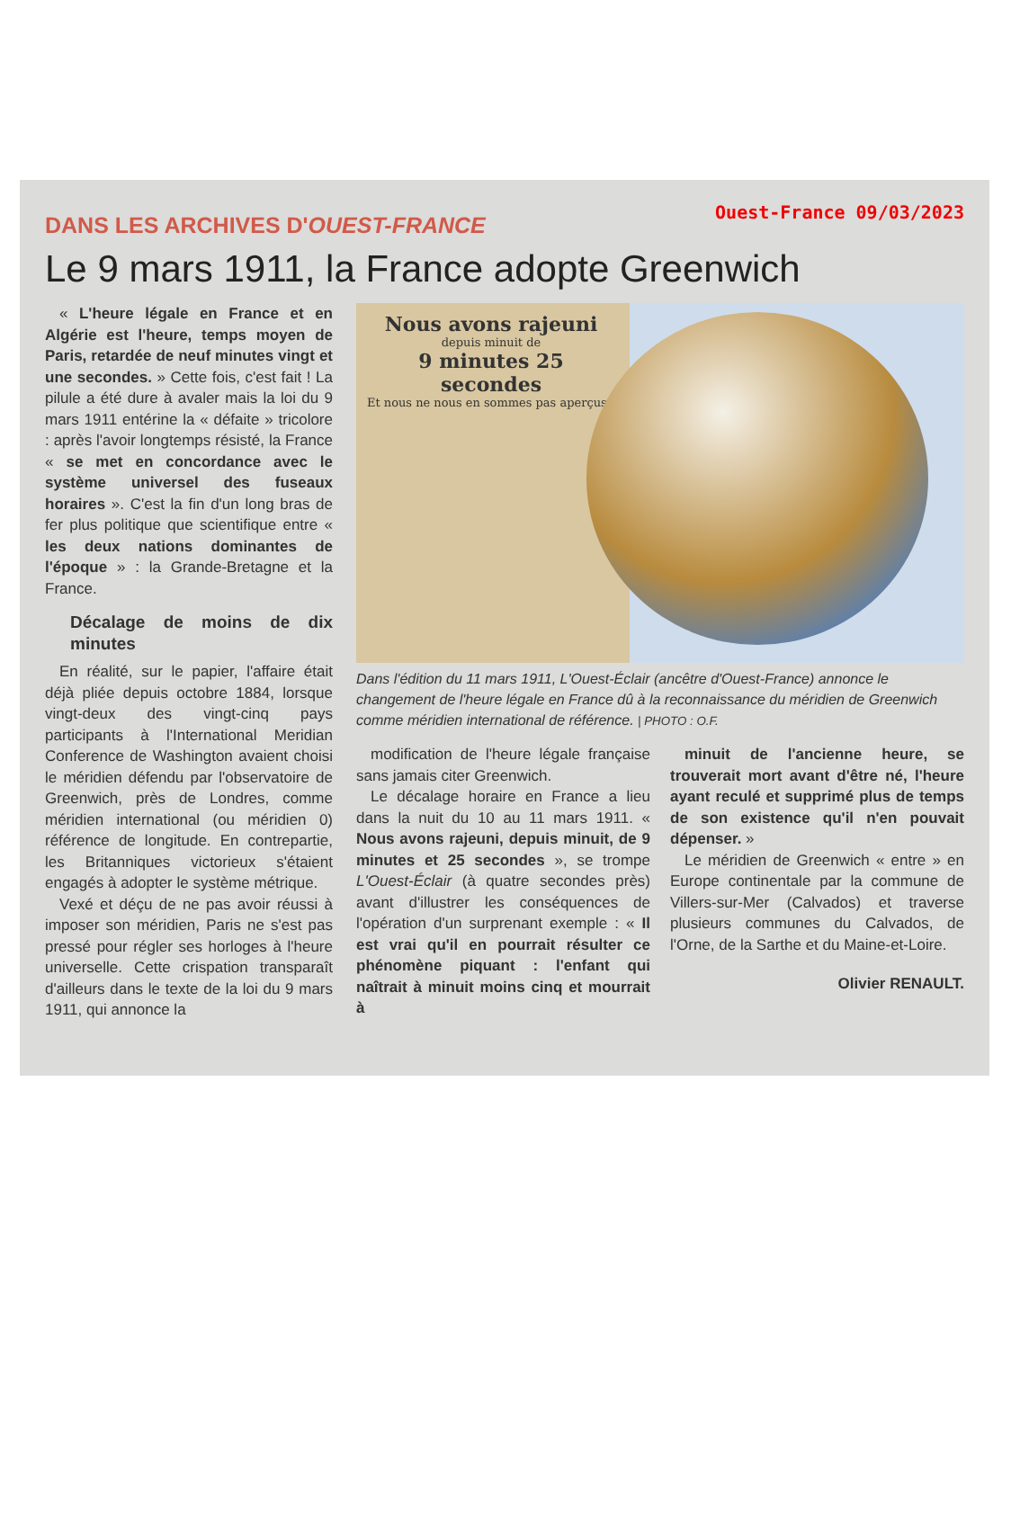DANS LES ARCHIVES D'OUEST-FRANCE
Ouest-France 09/03/2023
Le 9 mars 1911, la France adopte Greenwich
« L'heure légale en France et en Algérie est l'heure, temps moyen de Paris, retardée de neuf minutes vingt et une secondes. » Cette fois, c'est fait ! La pilule a été dure à avaler mais la loi du 9 mars 1911 entérine la « défaite » tricolore : après l'avoir longtemps résisté, la France « se met en concordance avec le système universel des fuseaux horaires ». C'est la fin d'un long bras de fer plus politique que scientifique entre « les deux nations dominantes de l'époque » : la Grande-Bretagne et la France.
Décalage de moins de dix minutes
En réalité, sur le papier, l'affaire était déjà pliée depuis octobre 1884, lorsque vingt-deux des vingt-cinq pays participants à l'International Meridian Conference de Washington avaient choisi le méridien défendu par l'observatoire de Greenwich, près de Londres, comme méridien international (ou méridien 0) référence de longitude. En contrepartie, les Britanniques victorieux s'étaient engagés à adopter le système métrique.
Vexé et déçu de ne pas avoir réussi à imposer son méridien, Paris ne s'est pas pressé pour régler ses horloges à l'heure universelle. Cette crispation transparaît d'ailleurs dans le texte de la loi du 9 mars 1911, qui annonce la
Nous avons rajeuni
depuis minuit de
9 minutes 25 secondes
Et nous ne nous en sommes pas aperçus !
Dans l'édition du 11 mars 1911, L'Ouest-Éclair (ancêtre d'Ouest-France) annonce le changement de l'heure légale en France dû à la reconnaissance du méridien de Greenwich comme méridien international de référence. | PHOTO : O.F.
modification de l'heure légale française sans jamais citer Greenwich.
Le décalage horaire en France a lieu dans la nuit du 10 au 11 mars 1911. « Nous avons rajeuni, depuis minuit, de 9 minutes et 25 secondes », se trompe L'Ouest-Éclair (à quatre secondes près) avant d'illustrer les conséquences de l'opération d'un surprenant exemple : « Il est vrai qu'il en pourrait résulter ce phénomène piquant : l'enfant qui naîtrait à minuit moins cinq et mourrait à
minuit de l'ancienne heure, se trouverait mort avant d'être né, l'heure ayant reculé et supprimé plus de temps de son existence qu'il n'en pouvait dépenser. »
Le méridien de Greenwich « entre » en Europe continentale par la commune de Villers-sur-Mer (Calvados) et traverse plusieurs communes du Calvados, de l'Orne, de la Sarthe et du Maine-et-Loire.
Olivier RENAULT.